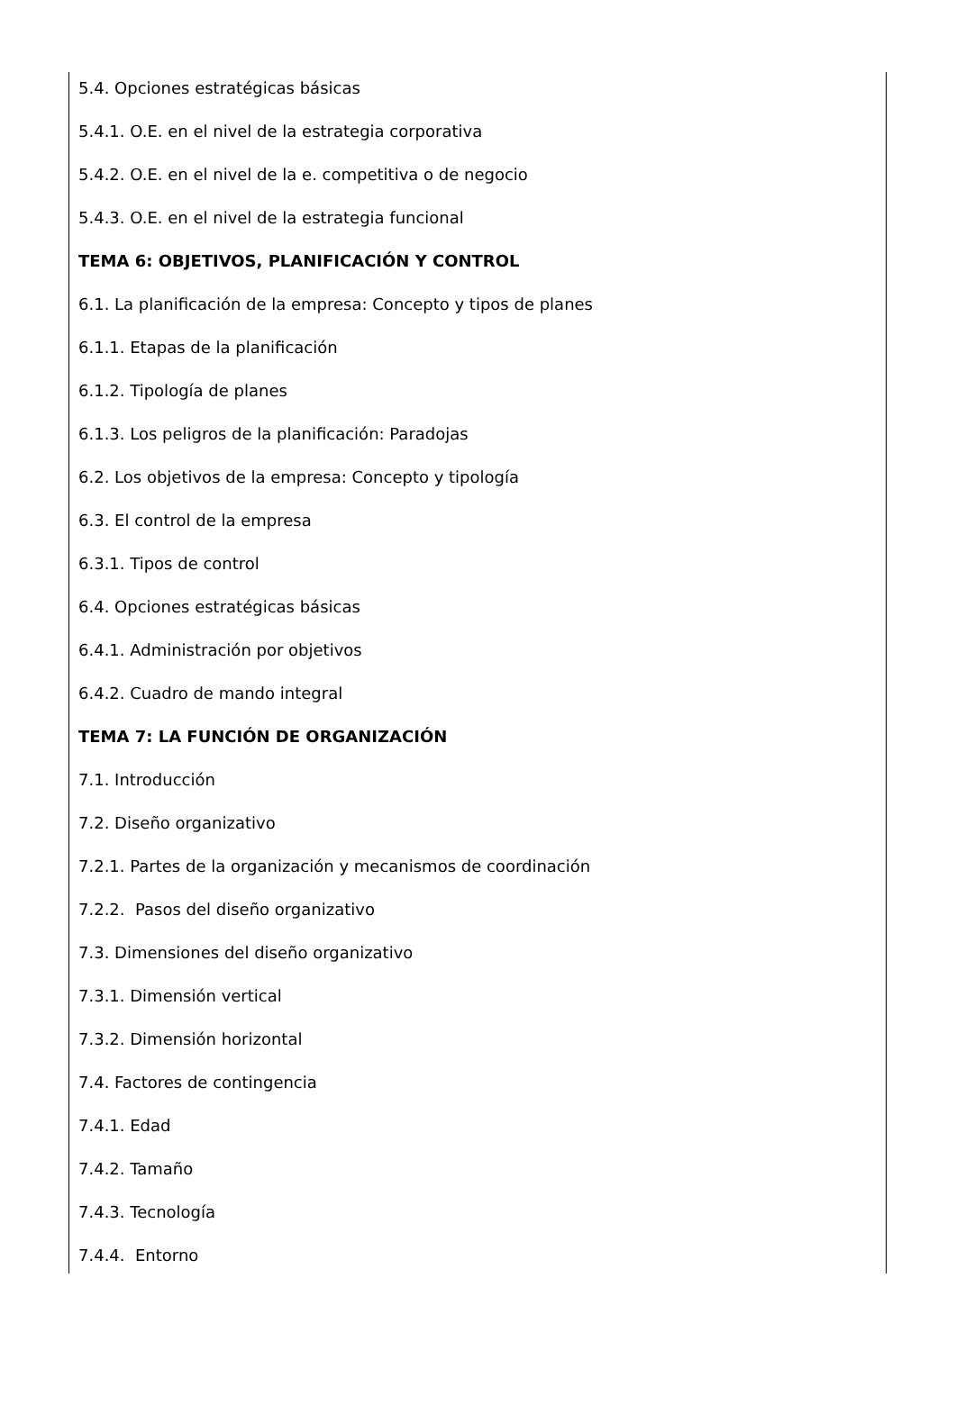5.4. Opciones estratégicas básicas
5.4.1. O.E. en el nivel de la estrategia corporativa
5.4.2. O.E. en el nivel de la e. competitiva o de negocio
5.4.3. O.E. en el nivel de la estrategia funcional
TEMA 6: OBJETIVOS, PLANIFICACIÓN Y CONTROL
6.1. La planificación de la empresa: Concepto y tipos de planes
6.1.1. Etapas de la planificación
6.1.2. Tipología de planes
6.1.3. Los peligros de la planificación: Paradojas
6.2. Los objetivos de la empresa: Concepto y tipología
6.3. El control de la empresa
6.3.1. Tipos de control
6.4. Opciones estratégicas básicas
6.4.1. Administración por objetivos
6.4.2. Cuadro de mando integral
TEMA 7: LA FUNCIÓN DE ORGANIZACIÓN
7.1. Introducción
7.2. Diseño organizativo
7.2.1. Partes de la organización y mecanismos de coordinación
7.2.2. Pasos del diseño organizativo
7.3. Dimensiones del diseño organizativo
7.3.1. Dimensión vertical
7.3.2. Dimensión horizontal
7.4. Factores de contingencia
7.4.1. Edad
7.4.2. Tamaño
7.4.3. Tecnología
7.4.4. Entorno